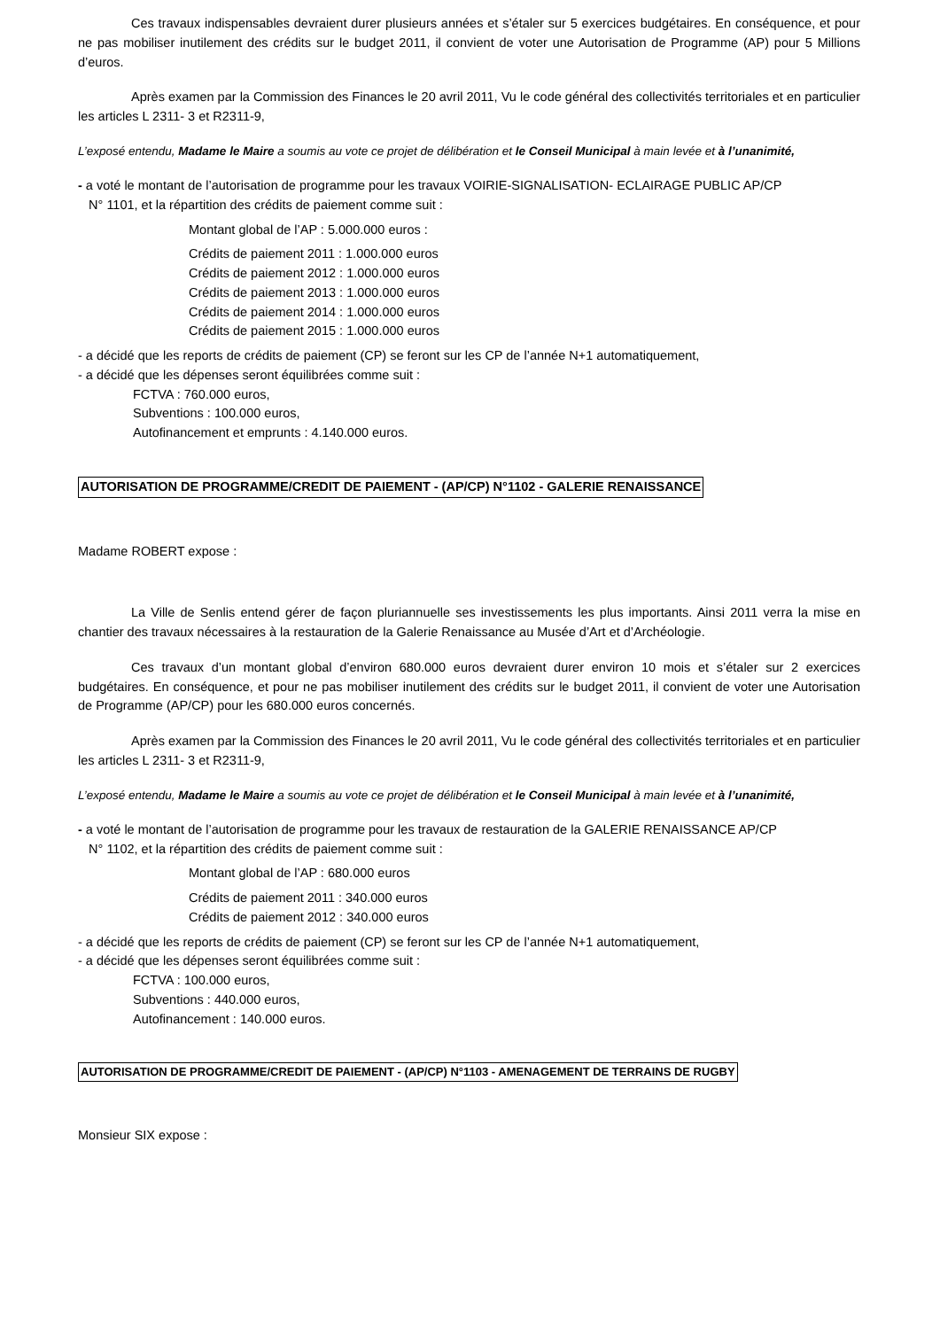Ces travaux indispensables devraient durer plusieurs années et s’étaler sur 5 exercices budgétaires. En conséquence, et pour ne pas mobiliser inutilement des crédits sur le budget 2011, il convient de voter une Autorisation de Programme (AP) pour 5 Millions d’euros.
Après examen par la Commission des Finances le 20 avril 2011, Vu le code général des collectivités territoriales et en particulier les articles L 2311- 3 et R2311-9,
L’exposé entendu, Madame le Maire a soumis au vote ce projet de délibération et le Conseil Municipal à main levée et à l’unanimité,
- a voté le montant de l’autorisation de programme pour les travaux VOIRIE-SIGNALISATION- ECLAIRAGE PUBLIC AP/CP
N° 1101, et la répartition des crédits de paiement comme suit :
Montant global de l’AP : 5.000.000 euros :
Crédits de paiement 2011 : 1.000.000 euros
Crédits de paiement 2012 : 1.000.000 euros
Crédits de paiement 2013 : 1.000.000 euros
Crédits de paiement 2014 : 1.000.000 euros
Crédits de paiement 2015 : 1.000.000 euros
- a décidé que les reports de crédits de paiement (CP) se feront sur les CP de l’année N+1 automatiquement,
- a décidé que les dépenses seront équilibrées comme suit :
FCTVA : 760.000 euros,
Subventions : 100.000 euros,
Autofinancement et emprunts : 4.140.000 euros.
AUTORISATION DE PROGRAMME/CREDIT DE PAIEMENT - (AP/CP) N°1102 - GALERIE RENAISSANCE
Madame ROBERT expose :
La Ville de Senlis entend gérer de façon pluriannuelle ses investissements les plus importants. Ainsi 2011 verra la mise en chantier des travaux nécessaires à la restauration de la Galerie Renaissance au Musée d’Art et d’Archéologie.
Ces travaux d’un montant global d’environ 680.000 euros devraient durer environ 10 mois et s’étaler sur 2 exercices budgétaires. En conséquence, et pour ne pas mobiliser inutilement des crédits sur le budget 2011, il convient de voter une Autorisation de Programme (AP/CP) pour les 680.000 euros concernés.
Après examen par la Commission des Finances le 20 avril 2011, Vu le code général des collectivités territoriales et en particulier les articles L 2311- 3 et R2311-9,
L’exposé entendu, Madame le Maire a soumis au vote ce projet de délibération et le Conseil Municipal à main levée et à l’unanimité,
- a voté le montant de l’autorisation de programme pour les travaux de restauration de la GALERIE RENAISSANCE AP/CP
N° 1102, et la répartition des crédits de paiement comme suit :
Montant global de l’AP : 680.000 euros
Crédits de paiement 2011 : 340.000 euros
Crédits de paiement 2012 : 340.000 euros
- a décidé que les reports de crédits de paiement (CP) se feront sur les CP de l’année N+1 automatiquement,
- a décidé que les dépenses seront équilibrées comme suit :
FCTVA : 100.000 euros,
Subventions : 440.000 euros,
Autofinancement : 140.000 euros.
AUTORISATION DE PROGRAMME/CREDIT DE PAIEMENT - (AP/CP) N°1103 - AMENAGEMENT DE TERRAINS DE RUGBY
Monsieur SIX expose :